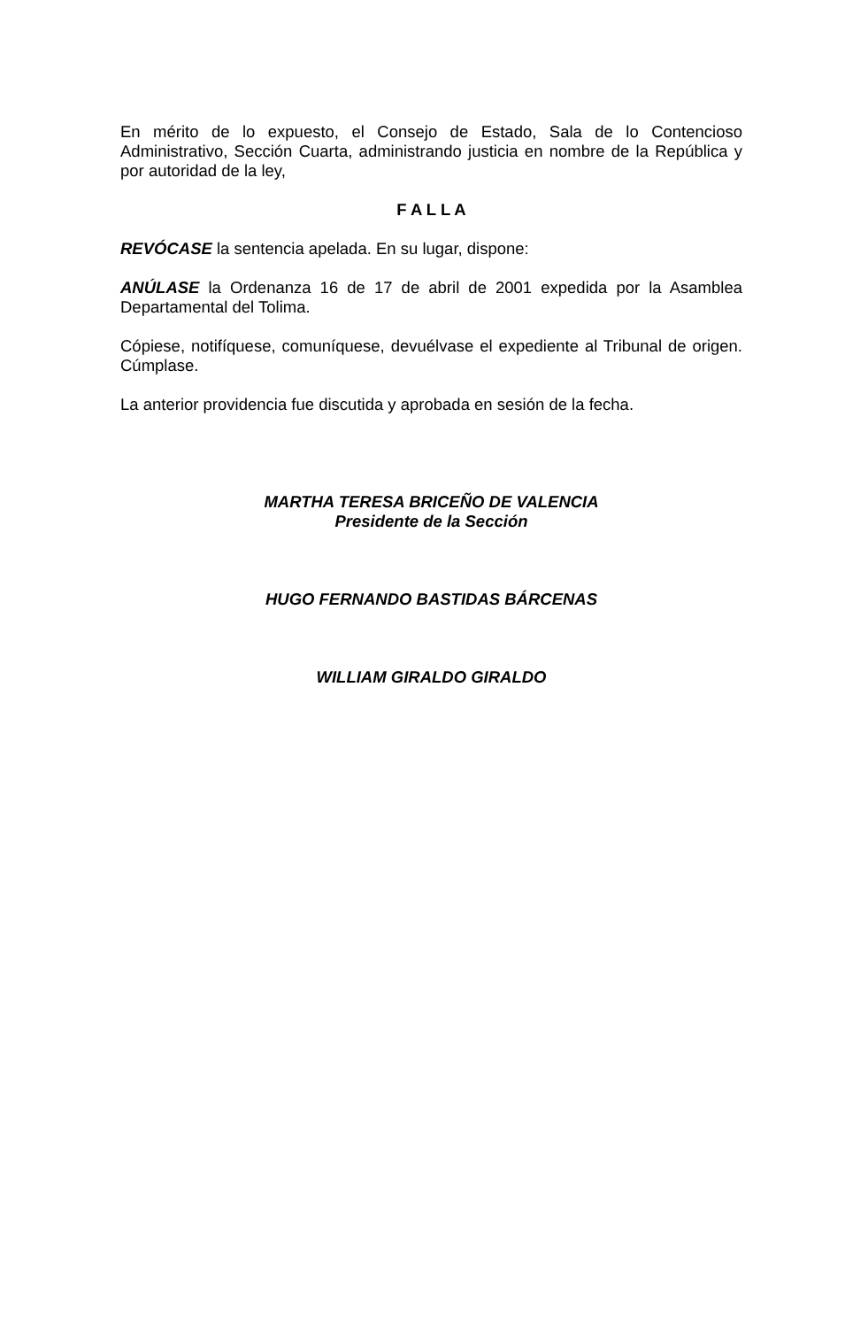En mérito de lo expuesto, el Consejo de Estado, Sala de lo Contencioso Administrativo, Sección Cuarta, administrando justicia en nombre de la República y por autoridad de la ley,
F A L L A
REVÓCASE la sentencia apelada. En su lugar, dispone:
ANÚLASE la Ordenanza 16 de 17 de abril de 2001 expedida por la Asamblea Departamental del Tolima.
Cópiese, notifíquese, comuníquese, devuélvase el expediente al Tribunal de origen. Cúmplase.
La anterior providencia fue discutida y aprobada en sesión de la fecha.
MARTHA TERESA BRICEÑO DE VALENCIA
Presidente de la Sección
HUGO FERNANDO BASTIDAS BÁRCENAS
WILLIAM GIRALDO GIRALDO